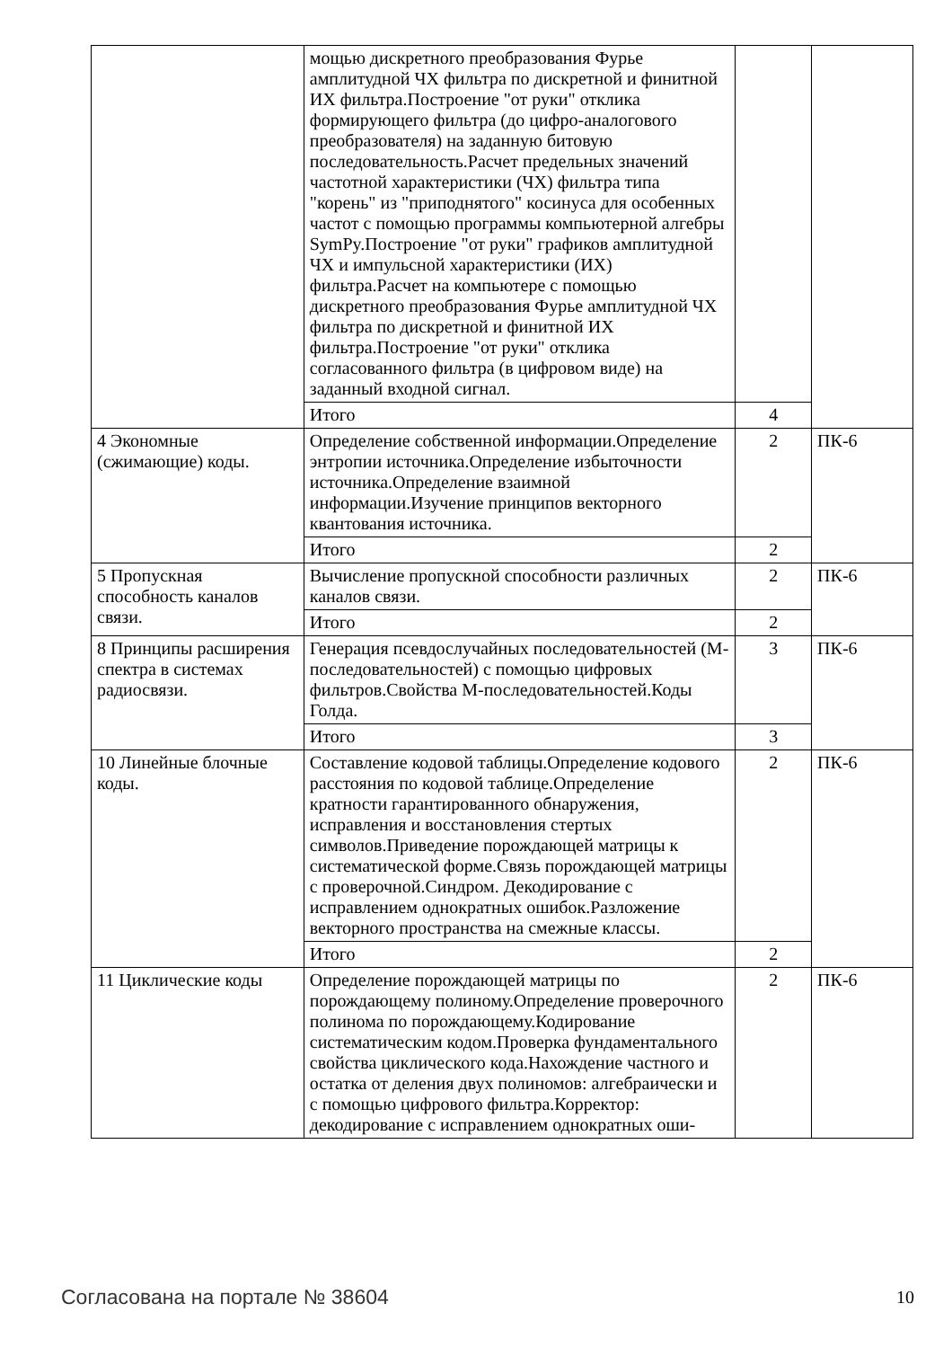| | мощью дискретного преобразования Фурье амплитудной ЧХ фильтра по дискретной и финитной ИХ фильтра.Построение "от руки" отклика формирующего фильтра (до цифро-аналогового преобразователя) на заданную битовую последовательность.Расчет предельных значений частотной характеристики (ЧХ) фильтра типа "корень" из "приподнятого" косинуса для особенных частот с помощью программы компьютерной алгебры SymPy.Построение "от руки" графиков амплитудной ЧХ и импульсной характеристики (ИХ) фильтра.Расчет на компьютере с помощью дискретного преобразования Фурье амплитудной ЧХ фильтра по дискретной и финитной ИХ фильтра.Построение "от руки" отклика согласованного фильтра (в цифровом виде) на заданный входной сигнал. | | |
| | Итого | 4 | |
| 4 Экономные (сжимающие) коды. | Определение собственной информации.Определение энтропии источника.Определение избыточности источника.Определение взаимной информации.Изучение принципов векторного квантования источника. | 2 | ПК-6 |
| | Итого | 2 | |
| 5 Пропускная способность каналов связи. | Вычисление пропускной способности различных каналов связи. | 2 | ПК-6 |
| | Итого | 2 | |
| 8 Принципы расширения спектра в системах радиосвязи. | Генерация псевдослучайных последовательностей (М-последовательностей) с помощью цифровых фильтров.Свойства М-последовательностей.Коды Голда. | 3 | ПК-6 |
| | Итого | 3 | |
| 10 Линейные блочные коды. | Составление кодовой таблицы.Определение кодового расстояния по кодовой таблице.Определение кратности гарантированного обнаружения, исправления и восстановления стертых символов.Приведение порождающей матрицы к систематической форме.Связь порождающей матрицы с проверочной.Синдром. Декодирование с исправлением однократных ошибок.Разложение векторного пространства на смежные классы. | 2 | ПК-6 |
| | Итого | 2 | |
| 11 Циклические коды | Определение порождающей матрицы по порождающему полиному.Определение проверочного полинома по порождающему.Кодирование систематическим кодом.Проверка фундаментального свойства циклического кода.Нахождение частного и остатка от деления двух полиномов: алгебраически и с помощью цифрового фильтра.Корректор: декодирование с исправлением однократных оши- | 2 | ПК-6 |
Согласована на портале № 38604 10